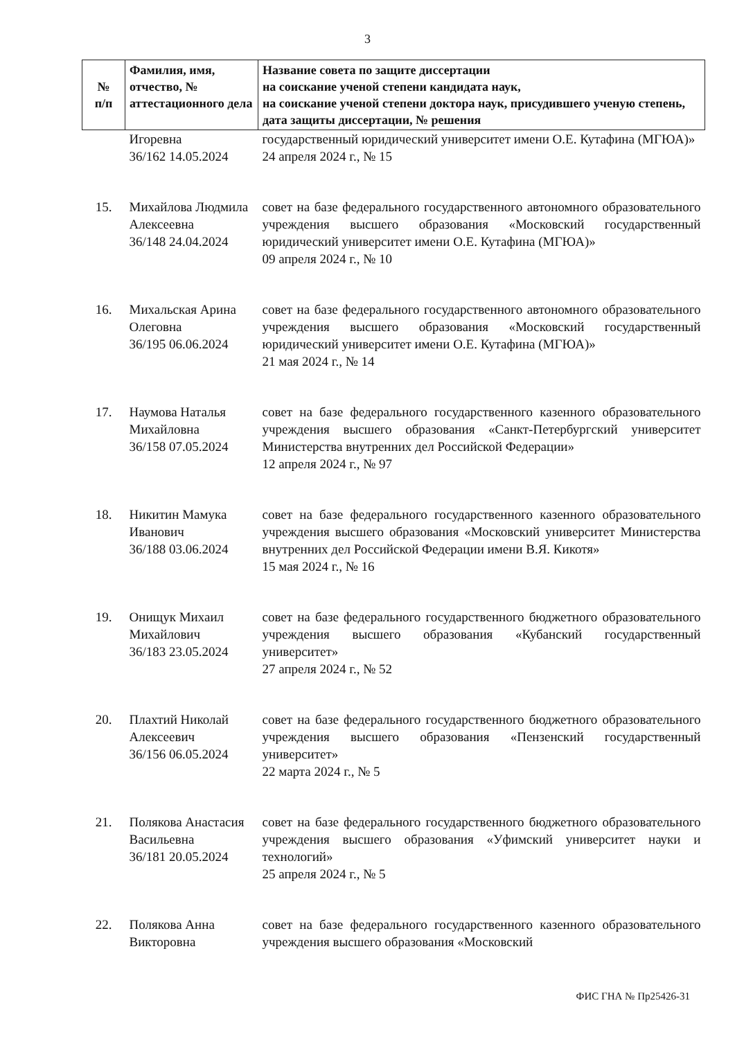3
| № п/п | Фамилия, имя, отчество, № аттестационного дела | Название совета по защите диссертации на соискание ученой степени кандидата наук, на соискание ученой степени доктора наук, присудившего ученую степень, дата защиты диссертации, № решения |
| --- | --- | --- |
| | Игоревна 36/162 14.05.2024 | государственный юридический университет имени О.Е. Кутафина (МГЮА)» 24 апреля 2024 г., № 15 |
| 15. | Михайлова Людмила Алексеевна 36/148 24.04.2024 | совет на базе федерального государственного автономного образовательного учреждения высшего образования «Московский государственный юридический университет имени О.Е. Кутафина (МГЮА)» 09 апреля 2024 г., № 10 |
| 16. | Михальская Арина Олеговна 36/195 06.06.2024 | совет на базе федерального государственного автономного образовательного учреждения высшего образования «Московский государственный юридический университет имени О.Е. Кутафина (МГЮА)» 21 мая 2024 г., № 14 |
| 17. | Наумова Наталья Михайловна 36/158 07.05.2024 | совет на базе федерального государственного казенного образовательного учреждения высшего образования «Санкт-Петербургский университет Министерства внутренних дел Российской Федерации» 12 апреля 2024 г., № 97 |
| 18. | Никитин Мамука Иванович 36/188 03.06.2024 | совет на базе федерального государственного казенного образовательного учреждения высшего образования «Московский университет Министерства внутренних дел Российской Федерации имени В.Я. Кикотя» 15 мая 2024 г., № 16 |
| 19. | Онищук Михаил Михайлович 36/183 23.05.2024 | совет на базе федерального государственного бюджетного образовательного учреждения высшего образования «Кубанский государственный университет» 27 апреля 2024 г., № 52 |
| 20. | Плахтий Николай Алексеевич 36/156 06.05.2024 | совет на базе федерального государственного бюджетного образовательного учреждения высшего образования «Пензенский государственный университет» 22 марта 2024 г., № 5 |
| 21. | Полякова Анастасия Васильевна 36/181 20.05.2024 | совет на базе федерального государственного бюджетного образовательного учреждения высшего образования «Уфимский университет науки и технологий» 25 апреля 2024 г., № 5 |
| 22. | Полякова Анна Викторовна | совет на базе федерального государственного казенного образовательного учреждения высшего образования «Московский |
ФИС ГНА № Пр25426-31